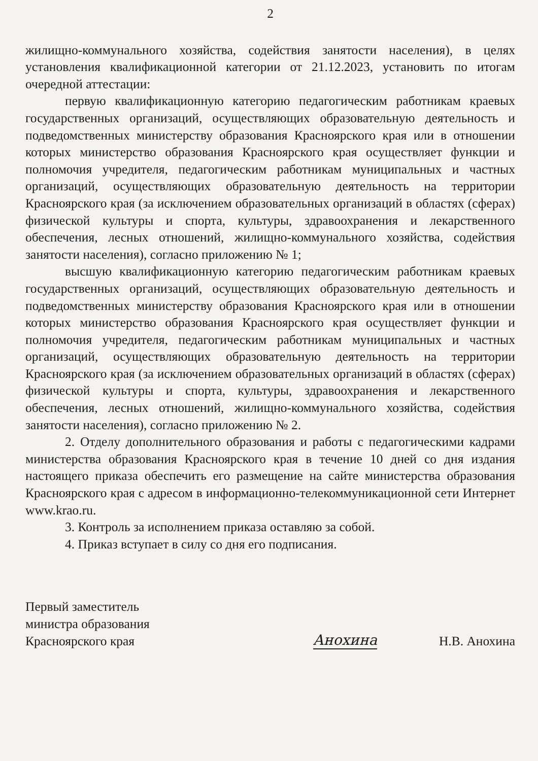2
жилищно-коммунального хозяйства, содействия занятости населения), в целях установления квалификационной категории от 21.12.2023, установить по итогам очередной аттестации:
первую квалификационную категорию педагогическим работникам краевых государственных организаций, осуществляющих образовательную деятельность и подведомственных министерству образования Красноярского края или в отношении которых министерство образования Красноярского края осуществляет функции и полномочия учредителя, педагогическим работникам муниципальных и частных организаций, осуществляющих образовательную деятельность на территории Красноярского края (за исключением образовательных организаций в областях (сферах) физической культуры и спорта, культуры, здравоохранения и лекарственного обеспечения, лесных отношений, жилищно-коммунального хозяйства, содействия занятости населения), согласно приложению № 1;
высшую квалификационную категорию педагогическим работникам краевых государственных организаций, осуществляющих образовательную деятельность и подведомственных министерству образования Красноярского края или в отношении которых министерство образования Красноярского края осуществляет функции и полномочия учредителя, педагогическим работникам муниципальных и частных организаций, осуществляющих образовательную деятельность на территории Красноярского края (за исключением образовательных организаций в областях (сферах) физической культуры и спорта, культуры, здравоохранения и лекарственного обеспечения, лесных отношений, жилищно-коммунального хозяйства, содействия занятости населения), согласно приложению № 2.
2. Отделу дополнительного образования и работы с педагогическими кадрами министерства образования Красноярского края в течение 10 дней со дня издания настоящего приказа обеспечить его размещение на сайте министерства образования Красноярского края с адресом в информационно-телекоммуникационной сети Интернет www.krao.ru.
3. Контроль за исполнением приказа оставляю за собой.
4. Приказ вступает в силу со дня его подписания.
Первый заместитель
министра образования
Красноярского края
Анохина
Н.В. Анохина